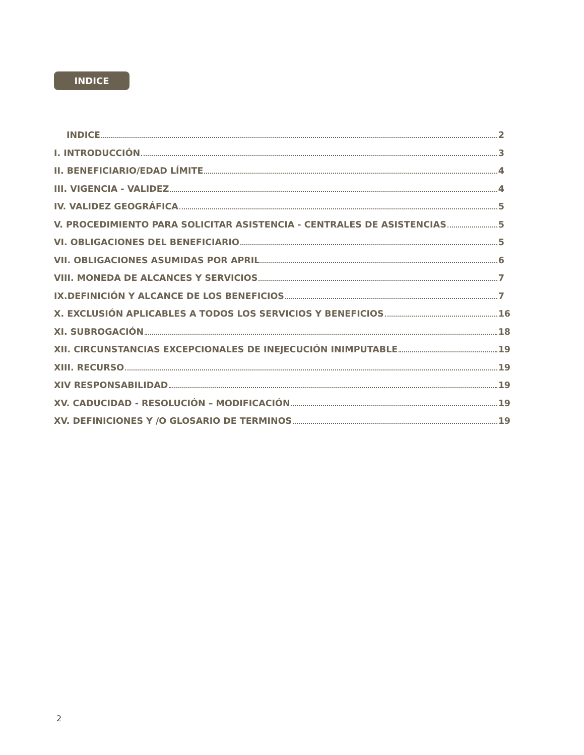INDICE
INDICE 2
I. INTRODUCCIÓN 3
II. BENEFICIARIO/EDAD LÍMITE 4
III. VIGENCIA - VALIDEZ 4
IV. VALIDEZ GEOGRÁFICA 5
V. PROCEDIMIENTO PARA SOLICITAR ASISTENCIA - CENTRALES DE ASISTENCIAS 5
VI. OBLIGACIONES DEL BENEFICIARIO 5
VII. OBLIGACIONES ASUMIDAS POR APRIL 6
VIII. MONEDA DE ALCANCES Y SERVICIOS 7
IX.DEFINICIÓN Y ALCANCE DE LOS BENEFICIOS 7
X. EXCLUSIÓN APLICABLES A TODOS LOS SERVICIOS Y BENEFICIOS 16
XI. SUBROGACIÓN 18
XII. CIRCUNSTANCIAS EXCEPCIONALES DE INEJECUCIÓN INIMPUTABLE 19
XIII. RECURSO 19
XIV RESPONSABILIDAD 19
XV. CADUCIDAD - RESOLUCIÓN – MODIFICACIÓN 19
XV. DEFINICIONES Y /O GLOSARIO DE TERMINOS 19
2